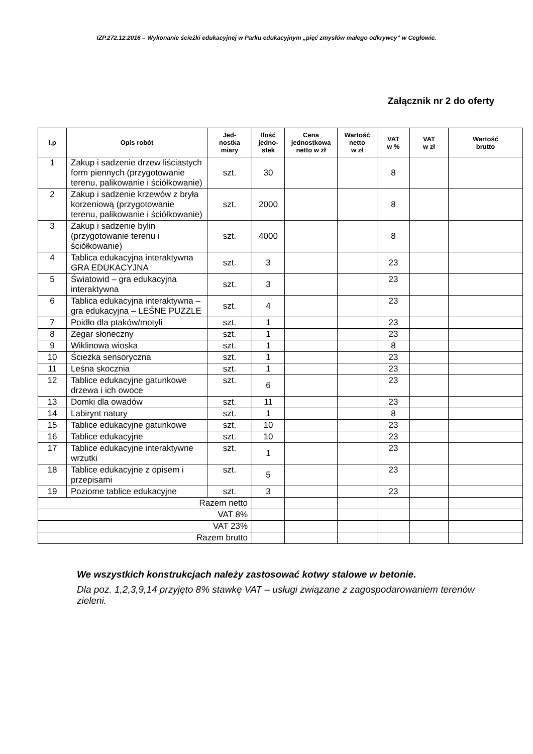IZP.272.12.2016 – Wykonanie ścieżki edukacyjnej w Parku edukacyjnym „pięć zmysłów małego odkrywcy” w Cegłowie.
Załącznik nr 2 do oferty
| l.p | Opis robót | Jed- nostka miary | Ilość jedno- stek | Cena jednostkowa netto w zł | Wartość netto w zł | VAT w % | VAT w zł | Wartość brutto |
| --- | --- | --- | --- | --- | --- | --- | --- | --- |
| 1 | Zakup i sadzenie drzew liściastych form piennych (przygotowanie terenu, palikowanie i ściółkowanie) | szt. | 30 | | | 8 | | |
| 2 | Zakup i sadzenie krzewów z bryła korzeniową (przygotowanie terenu, palikowanie i ściółkowanie) | szt. | 2000 | | | 8 | | |
| 3 | Zakup i sadzenie bylin (przygotowanie terenu i ściółkowanie) | szt. | 4000 | | | 8 | | |
| 4 | Tablica edukacyjna interaktywna GRA EDUKACYJNA | szt. | 3 | | | 23 | | |
| 5 | Światowid – gra edukacyjna interaktywna | szt. | 3 | | | 23 | | |
| 6 | Tablica edukacyjna interaktywna – gra edukacyjna – LEŚNE PUZZLE | szt. | 4 | | | 23 | | |
| 7 | Poidło dla ptaków/motyli | szt. | 1 | | | 23 | | |
| 8 | Zegar słoneczny | szt. | 1 | | | 23 | | |
| 9 | Wiklinowa wioska | szt. | 1 | | | 8 | | |
| 10 | Ścieżka sensoryczna | szt. | 1 | | | 23 | | |
| 11 | Leśna skocznia | szt. | 1 | | | 23 | | |
| 12 | Tablice edukacyjne gatunkowe drzewa i ich owoce | szt. | 6 | | | 23 | | |
| 13 | Domki dla owadów | szt. | 11 | | | 23 | | |
| 14 | Labirynt natury | szt. | 1 | | | 8 | | |
| 15 | Tablice edukacyjne gatunkowe | szt. | 10 | | | 23 | | |
| 16 | Tablice edukacyjne | szt. | 10 | | | 23 | | |
| 17 | Tablice edukacyjne interaktywne wrzutki | szt. | 1 | | | 23 | | |
| 18 | Tablice edukacyjne z opisem i przepisami | szt. | 5 | | | 23 | | |
| 19 | Poziome tablice edukacyjne | szt. | 3 | | | 23 | | |
| Razem netto | | | | | | | | |
| VAT 8% | | | | | | | | |
| VAT 23% | | | | | | | | |
| Razem brutto | | | | | | | | |
We wszystkich konstrukcjach należy zastosować kotwy stalowe w betonie.
Dla poz. 1,2,3,9,14 przyjęto 8% stawkę VAT – usługi związane z zagospodarowaniem terenów zieleni.